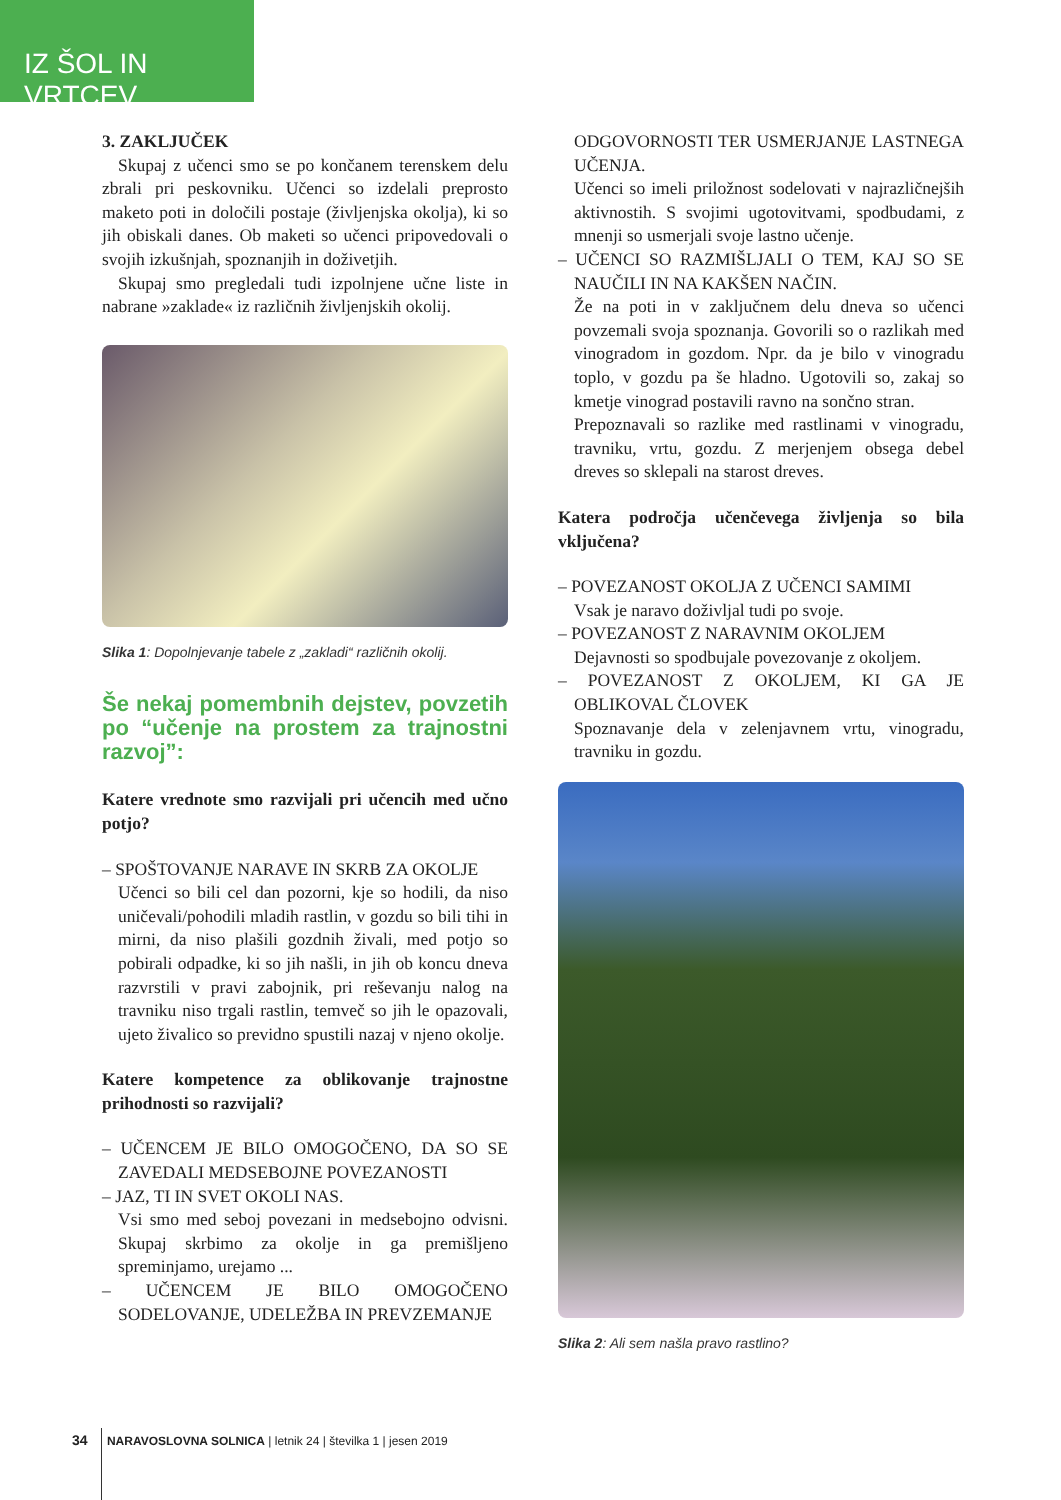IZ ŠOL IN VRTCEV
3. ZAKLJUČEK
Skupaj z učenci smo se po končanem terenskem delu zbrali pri peskovniku. Učenci so izdelali preprosto maketo poti in določili postaje (življenjska okolja), ki so jih obiskali danes. Ob maketi so učenci pripovedovali o svojih izkušnjah, spoznanjih in doživetjih.
Skupaj smo pregledali tudi izpolnjene učne liste in nabrane »zaklade« iz različnih življenjskih okolij.
Slika 1: Dopolnjevanje tabele z „zakladi“ različnih okolij.
Še nekaj pomembnih dejstev, povzetih po “učenje na prostem za trajnostni razvoj”:
Katere vrednote smo razvijali pri učencih med učno potjo?
– SPOŠTOVANJE NARAVE IN SKRB ZA OKOLJE
Učenci so bili cel dan pozorni, kje so hodili, da niso uničevali/pohodili mladih rastlin, v gozdu so bili tihi in mirni, da niso plašili gozdnih živali, med potjo so pobirali odpadke, ki so jih našli, in jih ob koncu dneva razvrstili v pravi zabojnik, pri reševanju nalog na travniku niso trgali rastlin, temveč so jih le opazovali, ujeto živalico so previdno spustili nazaj v njeno okolje.
Katere kompetence za oblikovanje trajnostne prihodnosti so razvijali?
– UČENCEM JE BILO OMOGOČENO, DA SO SE ZAVEDALI MEDSEBOJNE POVEZANOSTI
– JAZ, TI IN SVET OKOLI NAS.
Vsi smo med seboj povezani in medsebojno odvisni. Skupaj skrbimo za okolje in ga premišljeno spreminjamo, urejamo ...
– UČENCEM JE BILO OMOGOČENO SODELOVANJE, UDELEŽBA IN PREVZEMANJE
ODGOVORNOSTI TER USMERJANJE LASTNEGA UČENJA.
Učenci so imeli priložnost sodelovati v najrazličnejših aktivnostih. S svojimi ugotovitvami, spodbudami, z mnenji so usmerjali svoje lastno učenje.
– UČENCI SO RAZMIŠLJALI O TEM, KAJ SO SE NAUČILI IN NA KAKŠEN NAČIN.
Že na poti in v zaključnem delu dneva so učenci povzemali svoja spoznanja. Govorili so o razlikah med vinogradom in gozdom. Npr. da je bilo v vinogradu toplo, v gozdu pa še hladno. Ugotovili so, zakaj so kmetje vinograd postavili ravno na sončno stran.
Prepoznavali so razlike med rastlinami v vinogradu, travniku, vrtu, gozdu. Z merjenjem obsega debel dreves so sklepali na starost dreves.
Katera področja učenčevega življenja so bila vključena?
– POVEZANOST OKOLJA Z UČENCI SAMIMI
Vsak je naravo doživljal tudi po svoje.
– POVEZANOST Z NARAVNIM OKOLJEM
Dejavnosti so spodbujale povezovanje z okoljem.
– POVEZANOST Z OKOLJEM, KI GA JE OBLIKOVAL ČLOVEK
Spoznavanje dela v zelenjavnem vrtu, vinogradu, travniku in gozdu.
Slika 2: Ali sem našla pravo rastlino?
34 NARAVOSLOVNA SOLNICA | letnik 24 | številka 1 | jesen 2019